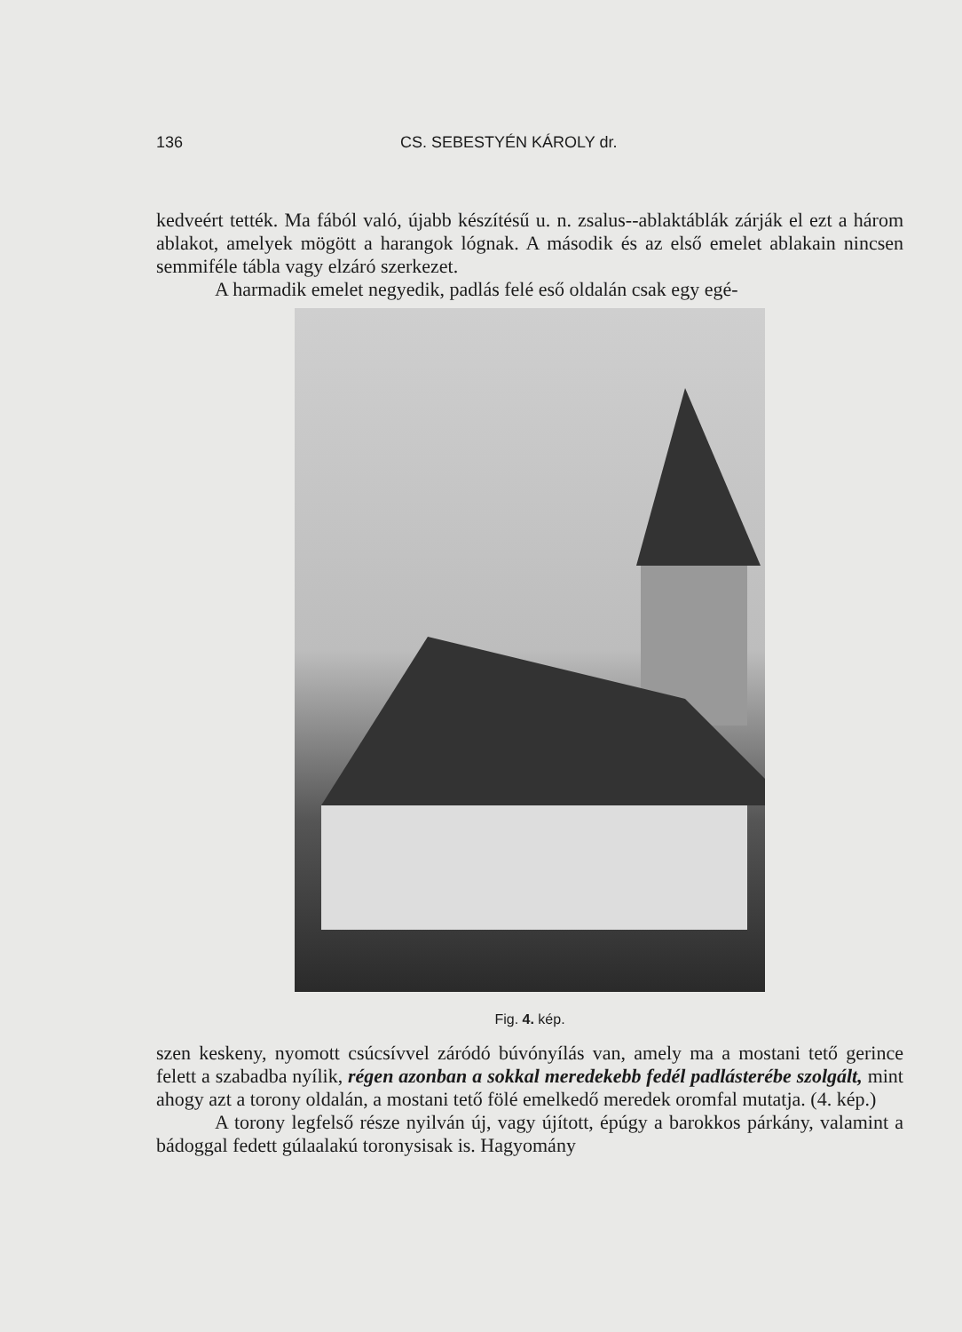136 CS. SEBESTYÉN KÁROLY dr.
kedveért tették. Ma fából való, újabb készítésű u. n. zsalus--ablaktáblák zárják el ezt a három ablakot, amelyek mögött a harangok lógnak. A második és az első emelet ablakain nincsen semmiféle tábla vagy elzáró szerkezet.
A harmadik emelet negyedik, padlás felé eső oldalán csak egy egé-
Fig. 4. kép.
szen keskeny, nyomott csúcsívvel záródó búvónyílás van, amely ma a mostani tető gerince felett a szabadba nyílik, régen azonban a sokkal meredekebb fedél padlásterébe szolgált, mint ahogy azt a torony oldalán, a mostani tető fölé emelkedő meredek oromfal mutatja. (4. kép.)
A torony legfelső része nyilván új, vagy újított, épúgy a barokkos párkány, valamint a bádoggal fedett gúlaalakú toronysisak is. Hagyomány